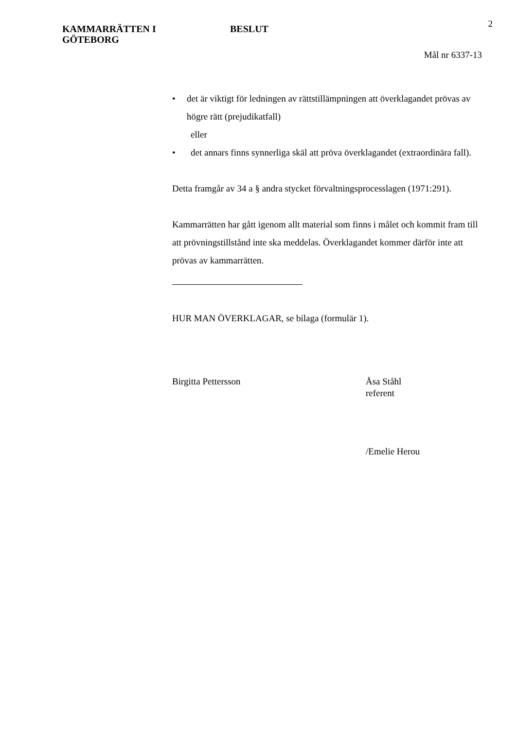KAMMARRÄTTEN I
GÖTEBORG
BESLUT
2
Mål nr 6337-13
• det är viktigt för ledningen av rättstillämpningen att överklagandet prövas av högre rätt (prejudikatfall)
eller
• det annars finns synnerliga skäl att pröva överklagandet (extraordinära fall).
Detta framgår av 34 a § andra stycket förvaltningsprocesslagen (1971:291).
Kammarrätten har gått igenom allt material som finns i målet och kommit fram till att prövningstillstånd inte ska meddelas. Överklagandet kommer därför inte att prövas av kammarrätten.
HUR MAN ÖVERKLAGAR, se bilaga (formulär 1).
Birgitta Pettersson Åsa Ståhl
referent
/Emelie Herou